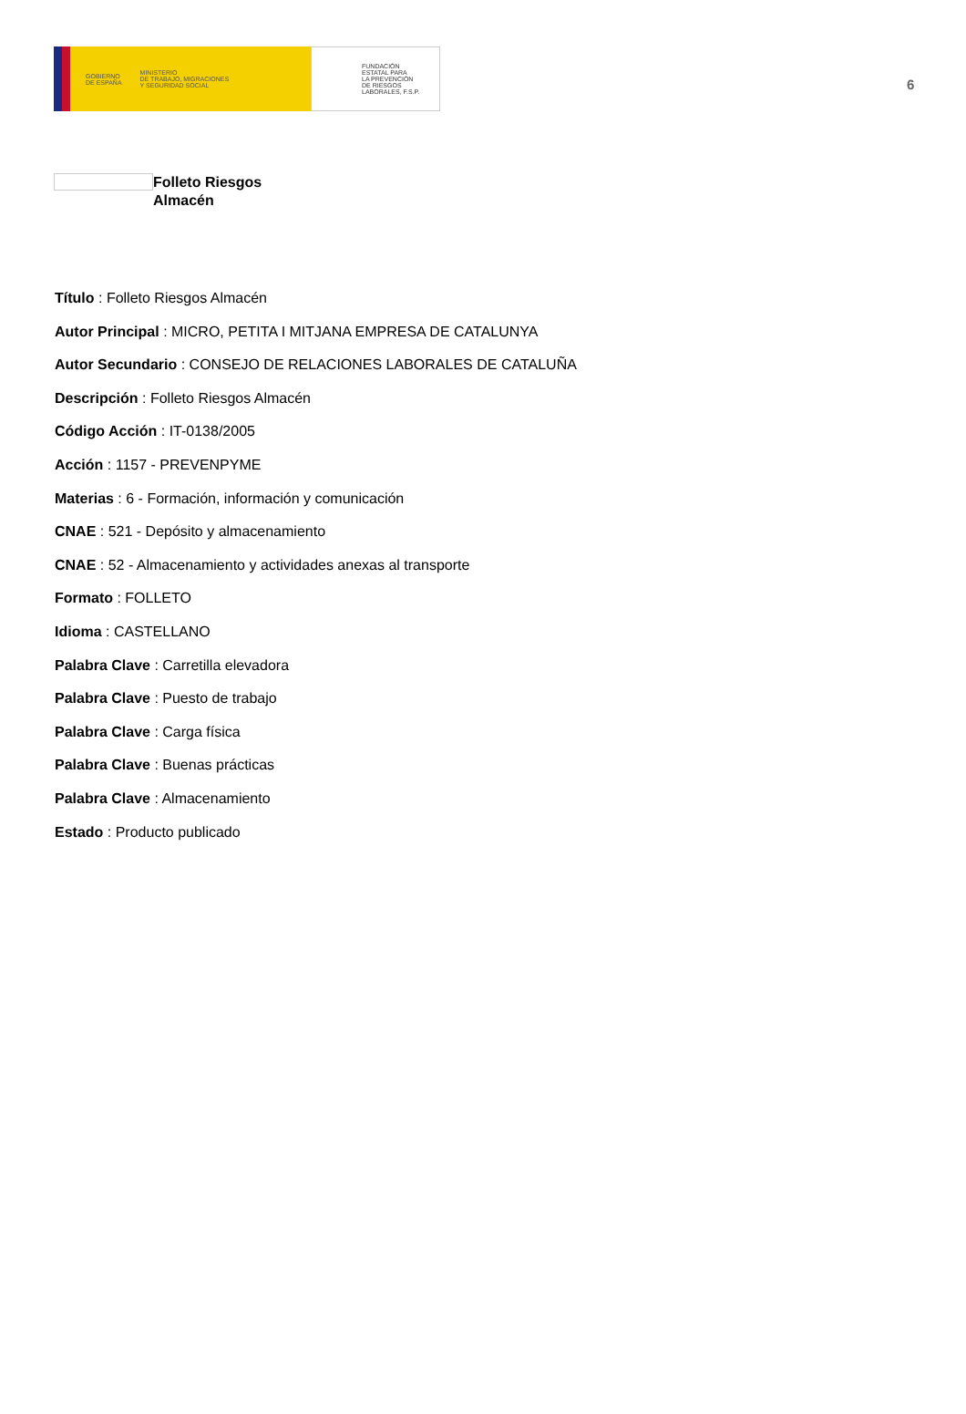GOBIERNO
DE ESPAÑA MINISTERIO
DE TRABAJO, MIGRACIONES
Y SEGURIDAD SOCIAL
FUNDACIÓN
ESTATAL PARA
LA PREVENCIÓN
DE RIESGOS
LABORALES, F.S.P.
6
Folleto Riesgos
Almacén
Título : Folleto Riesgos Almacén
Autor Principal : MICRO, PETITA I MITJANA EMPRESA DE CATALUNYA
Autor Secundario : CONSEJO DE RELACIONES LABORALES DE CATALUÑA
Descripción : Folleto Riesgos Almacén
Código Acción : IT-0138/2005
Acción : 1157 - PREVENPYME
Materias : 6 - Formación, información y comunicación
CNAE : 521 - Depósito y almacenamiento
CNAE : 52 - Almacenamiento y actividades anexas al transporte
Formato : FOLLETO
Idioma : CASTELLANO
Palabra Clave : Carretilla elevadora
Palabra Clave : Puesto de trabajo
Palabra Clave : Carga física
Palabra Clave : Buenas prácticas
Palabra Clave : Almacenamiento
Estado : Producto publicado